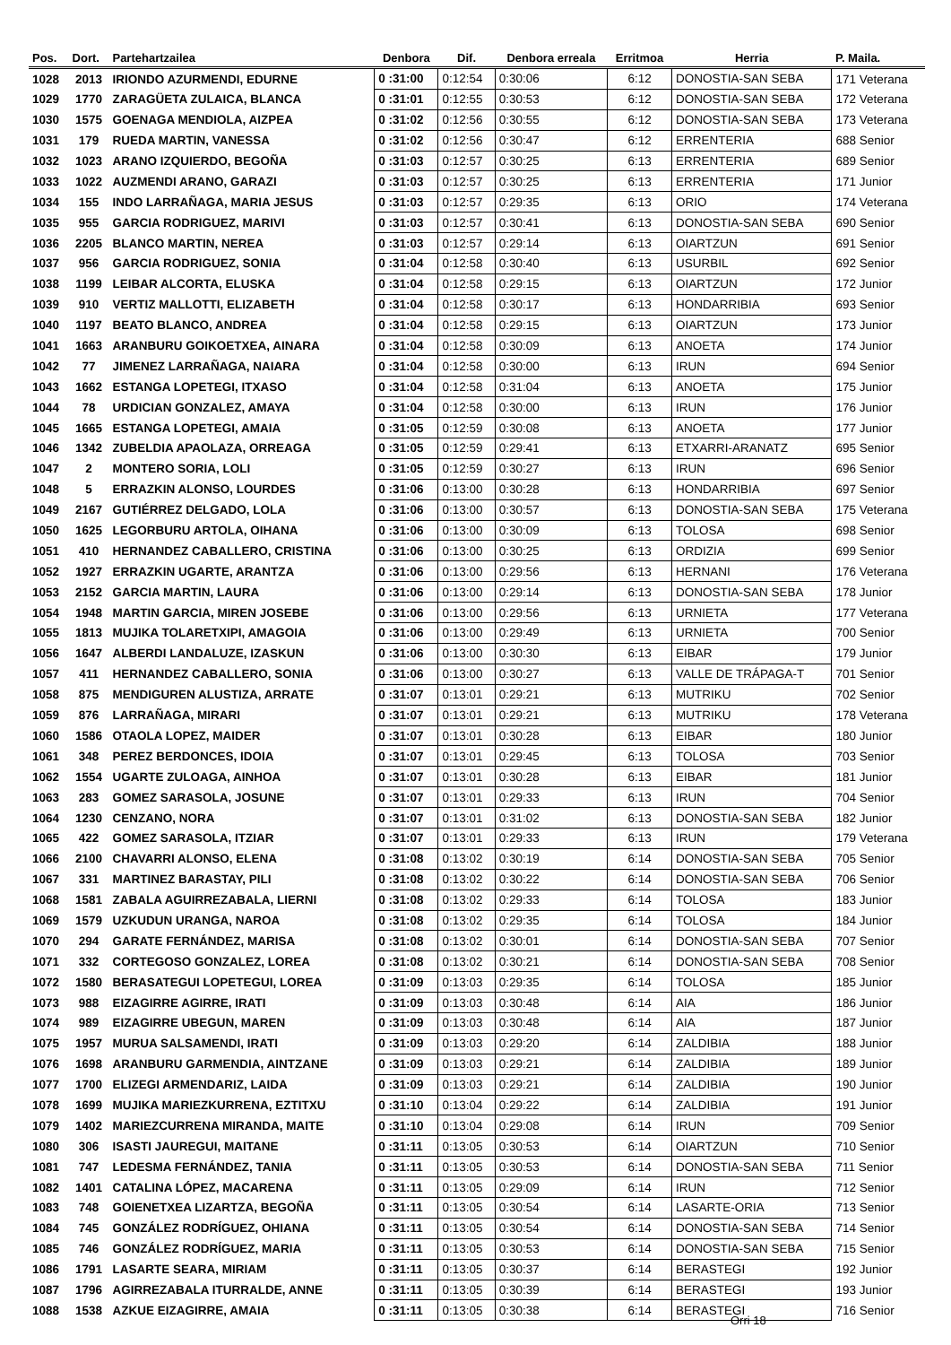| Pos. | Dort. | Partehartzailea | Denbora | Dif. | Denbora erreala | Erritmoa | Herria | P. Maila. |
| --- | --- | --- | --- | --- | --- | --- | --- | --- |
| 1028 | 2013 | IRIONDO AZURMENDI, EDURNE | 0 :31:00 | 0:12:54 | 0:30:06 | 6:12 | DONOSTIA-SAN SEBA | 171 Veterana |
| 1029 | 1770 | ZARAGÜETA ZULAICA, BLANCA | 0 :31:01 | 0:12:55 | 0:30:53 | 6:12 | DONOSTIA-SAN SEBA | 172 Veterana |
| 1030 | 1575 | GOENAGA MENDIOLA, AIZPEA | 0 :31:02 | 0:12:56 | 0:30:55 | 6:12 | DONOSTIA-SAN SEBA | 173 Veterana |
| 1031 | 179 | RUEDA MARTIN, VANESSA | 0 :31:02 | 0:12:56 | 0:30:47 | 6:12 | ERRENTERIA | 688 Senior |
| 1032 | 1023 | ARANO IZQUIERDO, BEGOÑA | 0 :31:03 | 0:12:57 | 0:30:25 | 6:13 | ERRENTERIA | 689 Senior |
| 1033 | 1022 | AUZMENDI ARANO, GARAZI | 0 :31:03 | 0:12:57 | 0:30:25 | 6:13 | ERRENTERIA | 171 Junior |
| 1034 | 155 | INDO LARRAÑAGA, MARIA JESUS | 0 :31:03 | 0:12:57 | 0:29:35 | 6:13 | ORIO | 174 Veterana |
| 1035 | 955 | GARCIA RODRIGUEZ, MARIVI | 0 :31:03 | 0:12:57 | 0:30:41 | 6:13 | DONOSTIA-SAN SEBA | 690 Senior |
| 1036 | 2205 | BLANCO MARTIN, NEREA | 0 :31:03 | 0:12:57 | 0:29:14 | 6:13 | OIARTZUN | 691 Senior |
| 1037 | 956 | GARCIA RODRIGUEZ, SONIA | 0 :31:04 | 0:12:58 | 0:30:40 | 6:13 | USURBIL | 692 Senior |
| 1038 | 1199 | LEIBAR ALCORTA, ELUSKA | 0 :31:04 | 0:12:58 | 0:29:15 | 6:13 | OIARTZUN | 172 Junior |
| 1039 | 910 | VERTIZ MALLOTTI, ELIZABETH | 0 :31:04 | 0:12:58 | 0:30:17 | 6:13 | HONDARRIBIA | 693 Senior |
| 1040 | 1197 | BEATO BLANCO, ANDREA | 0 :31:04 | 0:12:58 | 0:29:15 | 6:13 | OIARTZUN | 173 Junior |
| 1041 | 1663 | ARANBURU GOIKOETXEA, AINARA | 0 :31:04 | 0:12:58 | 0:30:09 | 6:13 | ANOETA | 174 Junior |
| 1042 | 77 | JIMENEZ LARRAÑAGA, NAIARA | 0 :31:04 | 0:12:58 | 0:30:00 | 6:13 | IRUN | 694 Senior |
| 1043 | 1662 | ESTANGA LOPETEGI, ITXASO | 0 :31:04 | 0:12:58 | 0:31:04 | 6:13 | ANOETA | 175 Junior |
| 1044 | 78 | URDICIAN GONZALEZ, AMAYA | 0 :31:04 | 0:12:58 | 0:30:00 | 6:13 | IRUN | 176 Junior |
| 1045 | 1665 | ESTANGA LOPETEGI, AMAIA | 0 :31:05 | 0:12:59 | 0:30:08 | 6:13 | ANOETA | 177 Junior |
| 1046 | 1342 | ZUBELDIA APAOLAZA, ORREAGA | 0 :31:05 | 0:12:59 | 0:29:41 | 6:13 | ETXARRI-ARANATZ | 695 Senior |
| 1047 | 2 | MONTERO SORIA, LOLI | 0 :31:05 | 0:12:59 | 0:30:27 | 6:13 | IRUN | 696 Senior |
| 1048 | 5 | ERRAZKIN ALONSO, LOURDES | 0 :31:06 | 0:13:00 | 0:30:28 | 6:13 | HONDARRIBIA | 697 Senior |
| 1049 | 2167 | GUTIÉRREZ DELGADO, LOLA | 0 :31:06 | 0:13:00 | 0:30:57 | 6:13 | DONOSTIA-SAN SEBA | 175 Veterana |
| 1050 | 1625 | LEGORBURU ARTOLA, OIHANA | 0 :31:06 | 0:13:00 | 0:30:09 | 6:13 | TOLOSA | 698 Senior |
| 1051 | 410 | HERNANDEZ CABALLERO, CRISTINA | 0 :31:06 | 0:13:00 | 0:30:25 | 6:13 | ORDIZIA | 699 Senior |
| 1052 | 1927 | ERRAZKIN UGARTE, ARANTZA | 0 :31:06 | 0:13:00 | 0:29:56 | 6:13 | HERNANI | 176 Veterana |
| 1053 | 2152 | GARCIA MARTIN, LAURA | 0 :31:06 | 0:13:00 | 0:29:14 | 6:13 | DONOSTIA-SAN SEBA | 178 Junior |
| 1054 | 1948 | MARTIN GARCIA, MIREN JOSEBE | 0 :31:06 | 0:13:00 | 0:29:56 | 6:13 | URNIETA | 177 Veterana |
| 1055 | 1813 | MUJIKA TOLARETXIPI, AMAGOIA | 0 :31:06 | 0:13:00 | 0:29:49 | 6:13 | URNIETA | 700 Senior |
| 1056 | 1647 | ALBERDI LANDALUZE, IZASKUN | 0 :31:06 | 0:13:00 | 0:30:30 | 6:13 | EIBAR | 179 Junior |
| 1057 | 411 | HERNANDEZ CABALLERO, SONIA | 0 :31:06 | 0:13:00 | 0:30:27 | 6:13 | VALLE DE TRÁPAGA-T | 701 Senior |
| 1058 | 875 | MENDIGUREN ALUSTIZA, ARRATE | 0 :31:07 | 0:13:01 | 0:29:21 | 6:13 | MUTRIKU | 702 Senior |
| 1059 | 876 | LARRAÑAGA, MIRARI | 0 :31:07 | 0:13:01 | 0:29:21 | 6:13 | MUTRIKU | 178 Veterana |
| 1060 | 1586 | OTAOLA LOPEZ, MAIDER | 0 :31:07 | 0:13:01 | 0:30:28 | 6:13 | EIBAR | 180 Junior |
| 1061 | 348 | PEREZ BERDONCES, IDOIA | 0 :31:07 | 0:13:01 | 0:29:45 | 6:13 | TOLOSA | 703 Senior |
| 1062 | 1554 | UGARTE ZULOAGA, AINHOA | 0 :31:07 | 0:13:01 | 0:30:28 | 6:13 | EIBAR | 181 Junior |
| 1063 | 283 | GOMEZ SARASOLA, JOSUNE | 0 :31:07 | 0:13:01 | 0:29:33 | 6:13 | IRUN | 704 Senior |
| 1064 | 1230 | CENZANO, NORA | 0 :31:07 | 0:13:01 | 0:31:02 | 6:13 | DONOSTIA-SAN SEBA | 182 Junior |
| 1065 | 422 | GOMEZ SARASOLA, ITZIAR | 0 :31:07 | 0:13:01 | 0:29:33 | 6:13 | IRUN | 179 Veterana |
| 1066 | 2100 | CHAVARRI ALONSO, ELENA | 0 :31:08 | 0:13:02 | 0:30:19 | 6:14 | DONOSTIA-SAN SEBA | 705 Senior |
| 1067 | 331 | MARTINEZ BARASTAY, PILI | 0 :31:08 | 0:13:02 | 0:30:22 | 6:14 | DONOSTIA-SAN SEBA | 706 Senior |
| 1068 | 1581 | ZABALA AGUIRREZABALA, LIERNI | 0 :31:08 | 0:13:02 | 0:29:33 | 6:14 | TOLOSA | 183 Junior |
| 1069 | 1579 | UZKUDUN URANGA, NAROA | 0 :31:08 | 0:13:02 | 0:29:35 | 6:14 | TOLOSA | 184 Junior |
| 1070 | 294 | GARATE FERNÁNDEZ, MARISA | 0 :31:08 | 0:13:02 | 0:30:01 | 6:14 | DONOSTIA-SAN SEBA | 707 Senior |
| 1071 | 332 | CORTEGOSO GONZALEZ, LOREA | 0 :31:08 | 0:13:02 | 0:30:21 | 6:14 | DONOSTIA-SAN SEBA | 708 Senior |
| 1072 | 1580 | BERASATEGUI LOPETEGUI, LOREA | 0 :31:09 | 0:13:03 | 0:29:35 | 6:14 | TOLOSA | 185 Junior |
| 1073 | 988 | EIZAGIRRE AGIRRE, IRATI | 0 :31:09 | 0:13:03 | 0:30:48 | 6:14 | AIA | 186 Junior |
| 1074 | 989 | EIZAGIRRE UBEGUN, MAREN | 0 :31:09 | 0:13:03 | 0:30:48 | 6:14 | AIA | 187 Junior |
| 1075 | 1957 | MURUA SALSAMENDI, IRATI | 0 :31:09 | 0:13:03 | 0:29:20 | 6:14 | ZALDIBIA | 188 Junior |
| 1076 | 1698 | ARANBURU GARMENDIA, AINTZANE | 0 :31:09 | 0:13:03 | 0:29:21 | 6:14 | ZALDIBIA | 189 Junior |
| 1077 | 1700 | ELIZEGI ARMENDARIZ, LAIDA | 0 :31:09 | 0:13:03 | 0:29:21 | 6:14 | ZALDIBIA | 190 Junior |
| 1078 | 1699 | MUJIKA MARIEZKURRENA, EZTITXU | 0 :31:10 | 0:13:04 | 0:29:22 | 6:14 | ZALDIBIA | 191 Junior |
| 1079 | 1402 | MARIEZCURRENA MIRANDA, MAITE | 0 :31:10 | 0:13:04 | 0:29:08 | 6:14 | IRUN | 709 Senior |
| 1080 | 306 | ISASTI JAUREGUI, MAITANE | 0 :31:11 | 0:13:05 | 0:30:53 | 6:14 | OIARTZUN | 710 Senior |
| 1081 | 747 | LEDESMA FERNÁNDEZ, TANIA | 0 :31:11 | 0:13:05 | 0:30:53 | 6:14 | DONOSTIA-SAN SEBA | 711 Senior |
| 1082 | 1401 | CATALINA LÓPEZ, MACARENA | 0 :31:11 | 0:13:05 | 0:29:09 | 6:14 | IRUN | 712 Senior |
| 1083 | 748 | GOIENETXEA LIZARTZA, BEGOÑA | 0 :31:11 | 0:13:05 | 0:30:54 | 6:14 | LASARTE-ORIA | 713 Senior |
| 1084 | 745 | GONZÁLEZ RODRÍGUEZ, OHIANA | 0 :31:11 | 0:13:05 | 0:30:54 | 6:14 | DONOSTIA-SAN SEBA | 714 Senior |
| 1085 | 746 | GONZÁLEZ RODRÍGUEZ, MARIA | 0 :31:11 | 0:13:05 | 0:30:53 | 6:14 | DONOSTIA-SAN SEBA | 715 Senior |
| 1086 | 1791 | LASARTE SEARA, MIRIAM | 0 :31:11 | 0:13:05 | 0:30:37 | 6:14 | BERASTEGI | 192 Junior |
| 1087 | 1796 | AGIRREZABALA ITURRALDE, ANNE | 0 :31:11 | 0:13:05 | 0:30:39 | 6:14 | BERASTEGI | 193 Junior |
| 1088 | 1538 | AZKUE EIZAGIRRE, AMAIA | 0 :31:11 | 0:13:05 | 0:30:38 | 6:14 | BERASTEGI | 716 Senior |
Orri 18